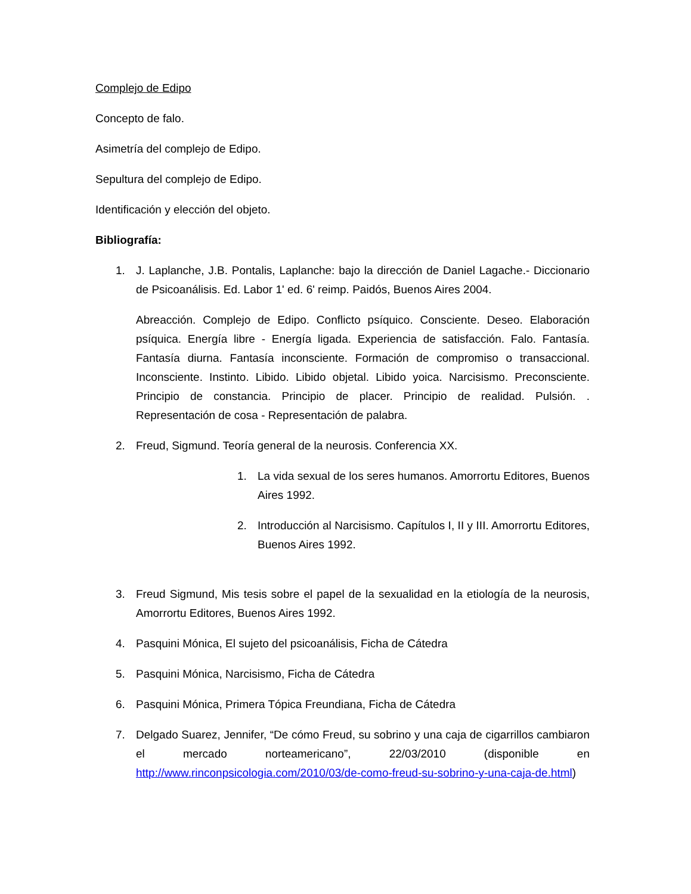Complejo de Edipo
Concepto de falo.
Asimetría del complejo de Edipo.
Sepultura del complejo de Edipo.
Identificación y elección del objeto.
Bibliografía:
1. J. Laplanche, J.B. Pontalis, Laplanche: bajo la dirección de Daniel Lagache.- Diccionario de Psicoanálisis. Ed. Labor 1' ed. 6' reimp. Paidós, Buenos Aires 2004.
Abreacción. Complejo de Edipo. Conflicto psíquico. Consciente. Deseo. Elaboración psíquica. Energía libre - Energía ligada. Experiencia de satisfacción. Falo. Fantasía. Fantasía diurna. Fantasía inconsciente. Formación de compromiso o transaccional. Inconsciente. Instinto. Libido. Libido objetal. Libido yoica. Narcisismo. Preconsciente. Principio de constancia. Principio de placer. Principio de realidad. Pulsión. . Representación de cosa - Representación de palabra.
2. Freud, Sigmund. Teoría general de la neurosis. Conferencia XX.
1. La vida sexual de los seres humanos. Amorrortu Editores, Buenos Aires 1992.
2. Introducción al Narcisismo. Capítulos I, II y III. Amorrortu Editores, Buenos Aires 1992.
3. Freud Sigmund, Mis tesis sobre el papel de la sexualidad en la etiología de la neurosis, Amorrortu Editores, Buenos Aires 1992.
4. Pasquini Mónica, El sujeto del psicoanálisis, Ficha de Cátedra
5. Pasquini Mónica, Narcisismo, Ficha de Cátedra
6. Pasquini Mónica, Primera Tópica Freundiana, Ficha de Cátedra
7. Delgado Suarez, Jennifer, “De cómo Freud, su sobrino y una caja de cigarrillos cambiaron el mercado norteamericano”, 22/03/2010 (disponible en http://www.rinconpsicologia.com/2010/03/de-como-freud-su-sobrino-y-una-caja-de.html)